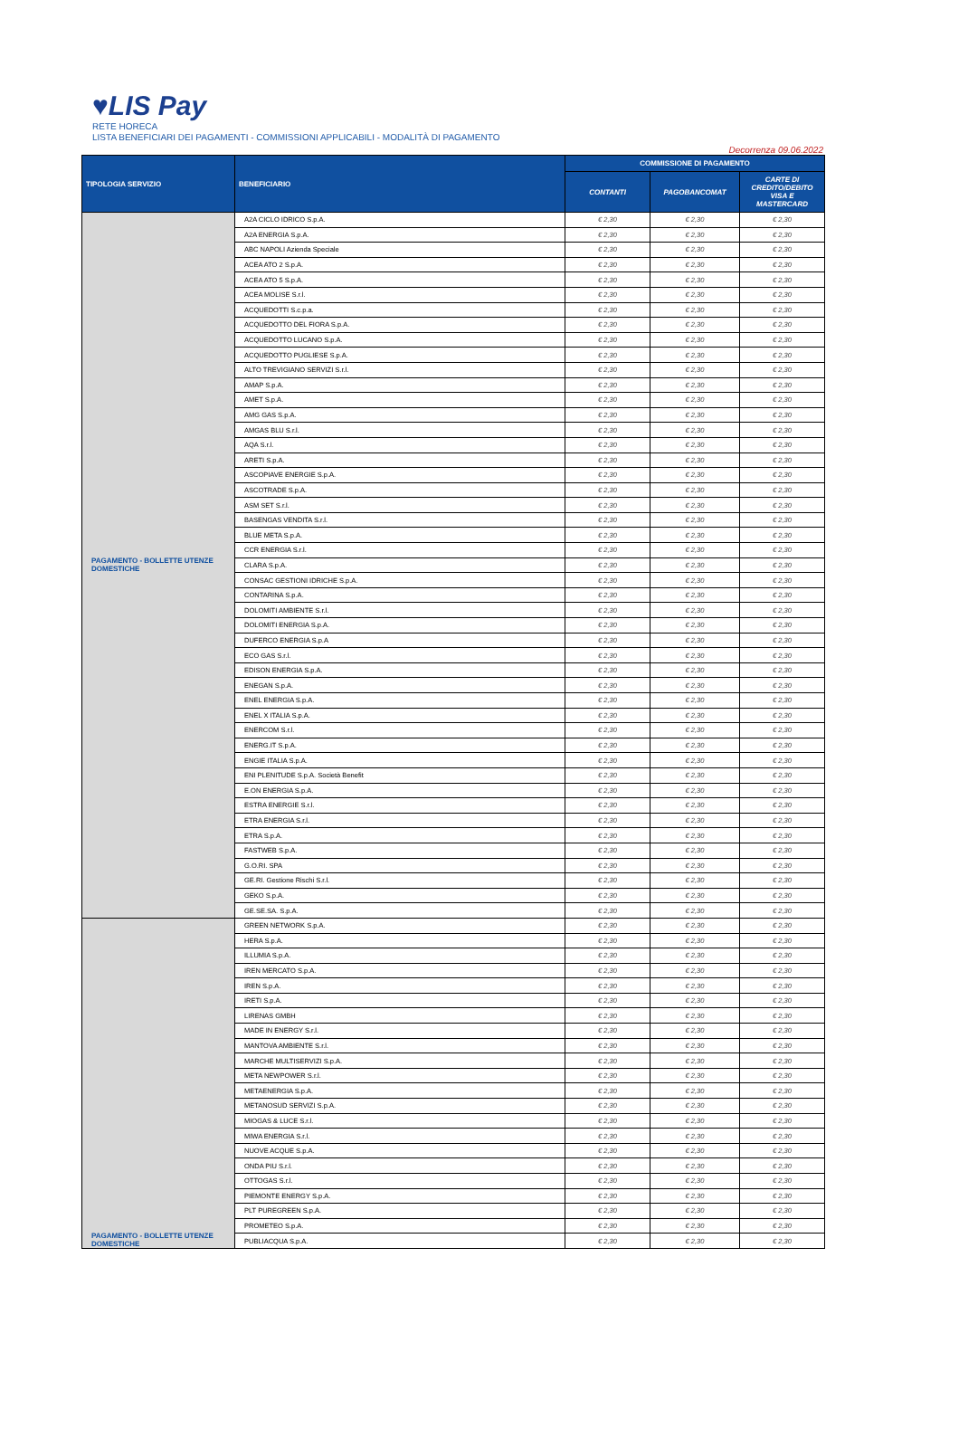♥LIS Pay
RETE HORECA
LISTA BENEFICIARI DEI PAGAMENTI - COMMISSIONI APPLICABILI - MODALITÀ DI PAGAMENTO
Decorrenza 09.06.2022
| TIPOLOGIA SERVIZIO | BENEFICIARIO | COMMISSIONE DI PAGAMENTO | | |
| --- | --- | --- | --- | --- |
| | | CONTANTI | PAGOBANCOMAT | CARTE DI CREDITO/DEBITO VISA E MASTERCARD |
| PAGAMENTO - BOLLETTE UTENZE DOMESTICHE | A2A CICLO IDRICO S.p.A. | € 2,30 | € 2,30 | € 2,30 |
| | A2A ENERGIA S.p.A. | € 2,30 | € 2,30 | € 2,30 |
| | ABC NAPOLI Azienda Speciale | € 2,30 | € 2,30 | € 2,30 |
| | ACEA ATO 2 S.p.A. | € 2,30 | € 2,30 | € 2,30 |
| | ACEA ATO 5 S.p.A. | € 2,30 | € 2,30 | € 2,30 |
| | ACEA MOLISE S.r.l. | € 2,30 | € 2,30 | € 2,30 |
| | ACQUEDOTTI S.c.p.a. | € 2,30 | € 2,30 | € 2,30 |
| | ACQUEDOTTO DEL FIORA S.p.A. | € 2,30 | € 2,30 | € 2,30 |
| | ACQUEDOTTO LUCANO S.p.A. | € 2,30 | € 2,30 | € 2,30 |
| | ACQUEDOTTO PUGLIESE S.p.A. | € 2,30 | € 2,30 | € 2,30 |
| | ALTO TREVIGIANO SERVIZI S.r.l. | € 2,30 | € 2,30 | € 2,30 |
| | AMAP S.p.A. | € 2,30 | € 2,30 | € 2,30 |
| | AMET S.p.A. | € 2,30 | € 2,30 | € 2,30 |
| | AMG GAS S.p.A. | € 2,30 | € 2,30 | € 2,30 |
| | AMGAS BLU S.r.l. | € 2,30 | € 2,30 | € 2,30 |
| | AQA S.r.l. | € 2,30 | € 2,30 | € 2,30 |
| | ARETI S.p.A. | € 2,30 | € 2,30 | € 2,30 |
| | ASCOPIAVE ENERGIE S.p.A. | € 2,30 | € 2,30 | € 2,30 |
| | ASCOTRADE S.p.A. | € 2,30 | € 2,30 | € 2,30 |
| | ASM SET S.r.l. | € 2,30 | € 2,30 | € 2,30 |
| | BASENGAS VENDITA S.r.l. | € 2,30 | € 2,30 | € 2,30 |
| | BLUE META S.p.A. | € 2,30 | € 2,30 | € 2,30 |
| | CCR ENERGIA S.r.l. | € 2,30 | € 2,30 | € 2,30 |
| | CLARA S.p.A. | € 2,30 | € 2,30 | € 2,30 |
| | CONSAC GESTIONI IDRICHE S.p.A. | € 2,30 | € 2,30 | € 2,30 |
| | CONTARINA S.p.A. | € 2,30 | € 2,30 | € 2,30 |
| | DOLOMITI AMBIENTE S.r.l. | € 2,30 | € 2,30 | € 2,30 |
| | DOLOMITI ENERGIA S.p.A. | € 2,30 | € 2,30 | € 2,30 |
| | DUFERCO ENERGIA S.p.A | € 2,30 | € 2,30 | € 2,30 |
| | ECO GAS S.r.l. | € 2,30 | € 2,30 | € 2,30 |
| | EDISON ENERGIA S.p.A. | € 2,30 | € 2,30 | € 2,30 |
| | ENEGAN S.p.A. | € 2,30 | € 2,30 | € 2,30 |
| | ENEL ENERGIA S.p.A. | € 2,30 | € 2,30 | € 2,30 |
| | ENEL X ITALIA S.p.A. | € 2,30 | € 2,30 | € 2,30 |
| | ENERCOM S.r.l. | € 2,30 | € 2,30 | € 2,30 |
| | ENERG.IT S.p.A. | € 2,30 | € 2,30 | € 2,30 |
| | ENGIE ITALIA S.p.A. | € 2,30 | € 2,30 | € 2,30 |
| | ENI PLENITUDE S.p.A. Società Benefit | € 2,30 | € 2,30 | € 2,30 |
| | E.ON ENERGIA S.p.A. | € 2,30 | € 2,30 | € 2,30 |
| | ESTRA ENERGIE S.r.l. | € 2,30 | € 2,30 | € 2,30 |
| | ETRA ENERGIA S.r.l. | € 2,30 | € 2,30 | € 2,30 |
| | ETRA S.p.A. | € 2,30 | € 2,30 | € 2,30 |
| | FASTWEB S.p.A. | € 2,30 | € 2,30 | € 2,30 |
| | G.O.RI. SPA | € 2,30 | € 2,30 | € 2,30 |
| | GE.RI. Gestione Rischi S.r.l. | € 2,30 | € 2,30 | € 2,30 |
| | GEKO S.p.A. | € 2,30 | € 2,30 | € 2,30 |
| | GE.SE.SA. S.p.A. | € 2,30 | € 2,30 | € 2,30 |
| PAGAMENTO - BOLLETTE UTENZE DOMESTICHE | GREEN NETWORK S.p.A. | € 2,30 | € 2,30 | € 2,30 |
| | HERA S.p.A. | € 2,30 | € 2,30 | € 2,30 |
| | ILLUMIA S.p.A. | € 2,30 | € 2,30 | € 2,30 |
| | IREN MERCATO S.p.A. | € 2,30 | € 2,30 | € 2,30 |
| | IREN S.p.A. | € 2,30 | € 2,30 | € 2,30 |
| | IRETI S.p.A. | € 2,30 | € 2,30 | € 2,30 |
| | LIRENAS GMBH | € 2,30 | € 2,30 | € 2,30 |
| | MADE IN ENERGY S.r.l. | € 2,30 | € 2,30 | € 2,30 |
| | MANTOVA AMBIENTE S.r.l. | € 2,30 | € 2,30 | € 2,30 |
| | MARCHE MULTISERVIZI S.p.A. | € 2,30 | € 2,30 | € 2,30 |
| | META NEWPOWER S.r.l. | € 2,30 | € 2,30 | € 2,30 |
| | METAENERGIA S.p.A. | € 2,30 | € 2,30 | € 2,30 |
| | METANOSUD SERVIZI S.p.A. | € 2,30 | € 2,30 | € 2,30 |
| | MIOGAS & LUCE S.r.l. | € 2,30 | € 2,30 | € 2,30 |
| | MIWA ENERGIA S.r.l. | € 2,30 | € 2,30 | € 2,30 |
| | NUOVE ACQUE S.p.A. | € 2,30 | € 2,30 | € 2,30 |
| | ONDA PIU S.r.l. | € 2,30 | € 2,30 | € 2,30 |
| | OTTOGAS S.r.l. | € 2,30 | € 2,30 | € 2,30 |
| | PIEMONTE ENERGY S.p.A. | € 2,30 | € 2,30 | € 2,30 |
| | PLT PUREGREEN S.p.A. | € 2,30 | € 2,30 | € 2,30 |
| | PROMETEO S.p.A. | € 2,30 | € 2,30 | € 2,30 |
| | PUBLIACQUA S.p.A. | € 2,30 | € 2,30 | € 2,30 |